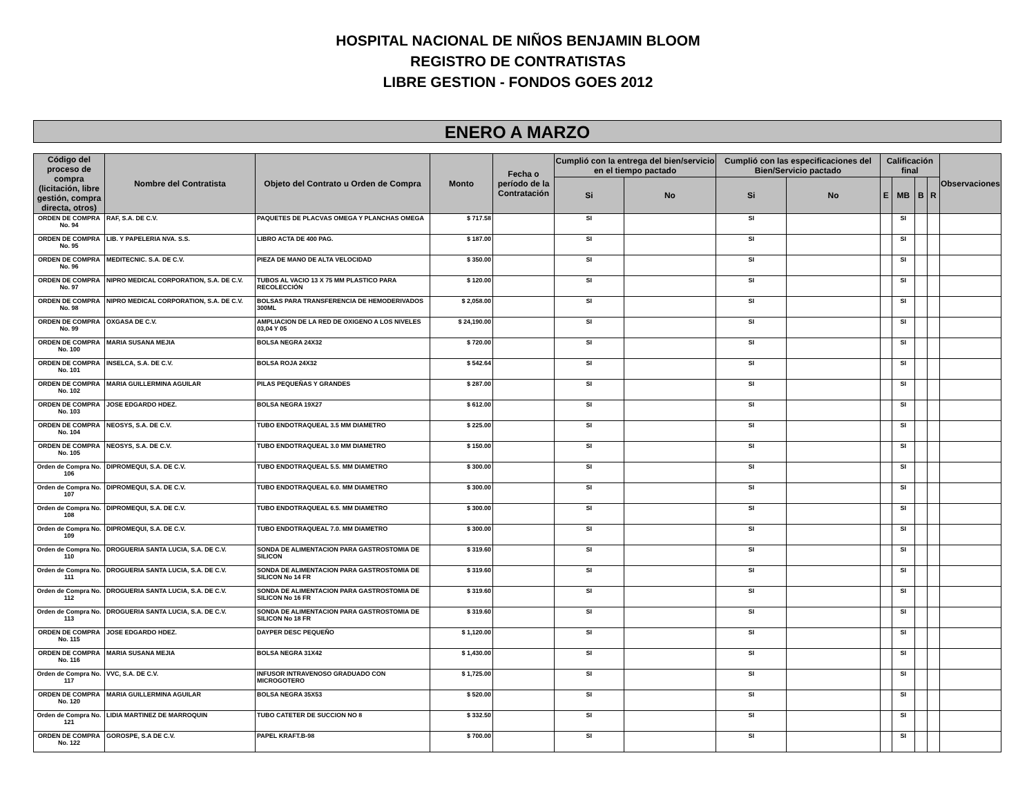HOSPITAL NACIONAL DE NIÑOS BENJAMIN BLOOM
REGISTRO DE CONTRATISTAS
LIBRE GESTION - FONDOS GOES 2012
ENERO A MARZO
| Código del proceso de compra (licitación, libre gestión, compra directa, otros) | Nombre del Contratista | Objeto del Contrato u Orden de Compra | Monto | Fecha o período de la Contratación | Cumplió con la entrega del bien/servicio en el tiempo pactado | | Cumplió con las especificaciones del Bien/Servicio pactado | | Calificación final | | | | Observaciones |
| --- | --- | --- | --- | --- | --- | --- | --- | --- | --- | --- | --- | --- | --- |
| | | | | | Si | No | Si | No | E | MB | B | R | |
| ORDEN DE COMPRA No. 94 | RAF, S.A. DE C.V. | PAQUETES DE PLACVAS OMEGA Y PLANCHAS OMEGA | $ 717.58 | | SI | | SI | | | SI | | | |
| ORDEN DE COMPRA No. 95 | LIB. Y PAPELERIA NVA. S.S. | LIBRO ACTA DE 400 PAG. | $ 187.00 | | SI | | SI | | | SI | | | |
| ORDEN DE COMPRA No. 96 | MEDITECNIC. S.A. DE C.V. | PIEZA DE MANO DE ALTA VELOCIDAD | $ 350.00 | | SI | | SI | | | SI | | | |
| ORDEN DE COMPRA No. 97 | NIPRO MEDICAL CORPORATION, S.A. DE C.V. | TUBOS AL VACIO 13 X 75 MM PLASTICO PARA RECOLECCIÓN | $ 120.00 | | SI | | SI | | | SI | | | |
| ORDEN DE COMPRA No. 98 | NIPRO MEDICAL CORPORATION, S.A. DE C.V. | BOLSAS PARA TRANSFERENCIA DE HEMODERIVADOS 300ML | $ 2,058.00 | | SI | | SI | | | SI | | | |
| ORDEN DE COMPRA No. 99 | OXGASA DE C.V. | AMPLIACION DE LA RED DE OXIGENO A LOS NIVELES 03,04 Y 05 | $ 24,190.00 | | SI | | SI | | | SI | | | |
| ORDEN DE COMPRA No. 100 | MARIA SUSANA MEJIA | BOLSA NEGRA 24X32 | $ 720.00 | | SI | | SI | | | SI | | | |
| ORDEN DE COMPRA No. 101 | INSELCA, S.A. DE C.V. | BOLSA ROJA 24X32 | $ 542.64 | | SI | | SI | | | SI | | | |
| ORDEN DE COMPRA No. 102 | MARIA GUILLERMINA AGUILAR | PILAS PEQUEÑAS Y GRANDES | $ 287.00 | | SI | | SI | | | SI | | | |
| ORDEN DE COMPRA No. 103 | JOSE EDGARDO HDEZ. | BOLSA NEGRA 19X27 | $ 612.00 | | SI | | SI | | | SI | | | |
| ORDEN DE COMPRA No. 104 | NEOSYS, S.A. DE C.V. | TUBO ENDOTRAQUEAL 3.5 MM DIAMETRO | $ 225.00 | | SI | | SI | | | SI | | | |
| ORDEN DE COMPRA No. 105 | NEOSYS, S.A. DE C.V. | TUBO ENDOTRAQUEAL 3.0 MM DIAMETRO | $ 150.00 | | SI | | SI | | | SI | | | |
| Orden de Compra No. 106 | DIPROMEQUI, S.A. DE C.V. | TUBO ENDOTRAQUEAL 5.5. MM DIAMETRO | $ 300.00 | | SI | | SI | | | SI | | | |
| Orden de Compra No. 107 | DIPROMEQUI, S.A. DE C.V. | TUBO ENDOTRAQUEAL 6.0. MM DIAMETRO | $ 300.00 | | SI | | SI | | | SI | | | |
| Orden de Compra No. 108 | DIPROMEQUI, S.A. DE C.V. | TUBO ENDOTRAQUEAL 6.5. MM DIAMETRO | $ 300.00 | | SI | | SI | | | SI | | | |
| Orden de Compra No. 109 | DIPROMEQUI, S.A. DE C.V. | TUBO ENDOTRAQUEAL 7.0. MM DIAMETRO | $ 300.00 | | SI | | SI | | | SI | | | |
| Orden de Compra No. 110 | DROGUERIA SANTA LUCIA, S.A. DE C.V. | SONDA DE ALIMENTACION PARA GASTROSTOMIA DE SILICON | $ 319.60 | | SI | | SI | | | SI | | | |
| Orden de Compra No. 111 | DROGUERIA SANTA LUCIA, S.A. DE C.V. | SONDA DE ALIMENTACION PARA GASTROSTOMIA DE SILICON No 14 FR | $ 319.60 | | SI | | SI | | | SI | | | |
| Orden de Compra No. 112 | DROGUERIA SANTA LUCIA, S.A. DE C.V. | SONDA DE ALIMENTACION PARA GASTROSTOMIA DE SILICON No 16 FR | $ 319.60 | | SI | | SI | | | SI | | | |
| Orden de Compra No. 113 | DROGUERIA SANTA LUCIA, S.A. DE C.V. | SONDA DE ALIMENTACION PARA GASTROSTOMIA DE SILICON No 18 FR | $ 319.60 | | SI | | SI | | | SI | | | |
| ORDEN DE COMPRA No. 115 | JOSE EDGARDO HDEZ. | DAYPER DESC PEQUEÑO | $ 1,120.00 | | SI | | SI | | | SI | | | |
| ORDEN DE COMPRA No. 116 | MARIA SUSANA MEJIA | BOLSA NEGRA 31X42 | $ 1,430.00 | | SI | | SI | | | SI | | | |
| Orden de Compra No. 117 | VVC, S.A. DE C.V. | INFUSOR INTRAVENOSO GRADUADO CON MICROGOTERO | $ 1,725.00 | | SI | | SI | | | SI | | | |
| ORDEN DE COMPRA No. 120 | MARIA GUILLERMINA AGUILAR | BOLSA NEGRA 35X53 | $ 520.00 | | SI | | SI | | | SI | | | |
| Orden de Compra No. 121 | LIDIA MARTINEZ DE MARROQUIN | TUBO CATETER DE SUCCION NO 8 | $ 332.50 | | SI | | SI | | | SI | | | |
| ORDEN DE COMPRA No. 122 | GOROSPE, S.A DE C.V. | PAPEL KRAFT.B-98 | $ 700.00 | | SI | | SI | | | SI | | | |